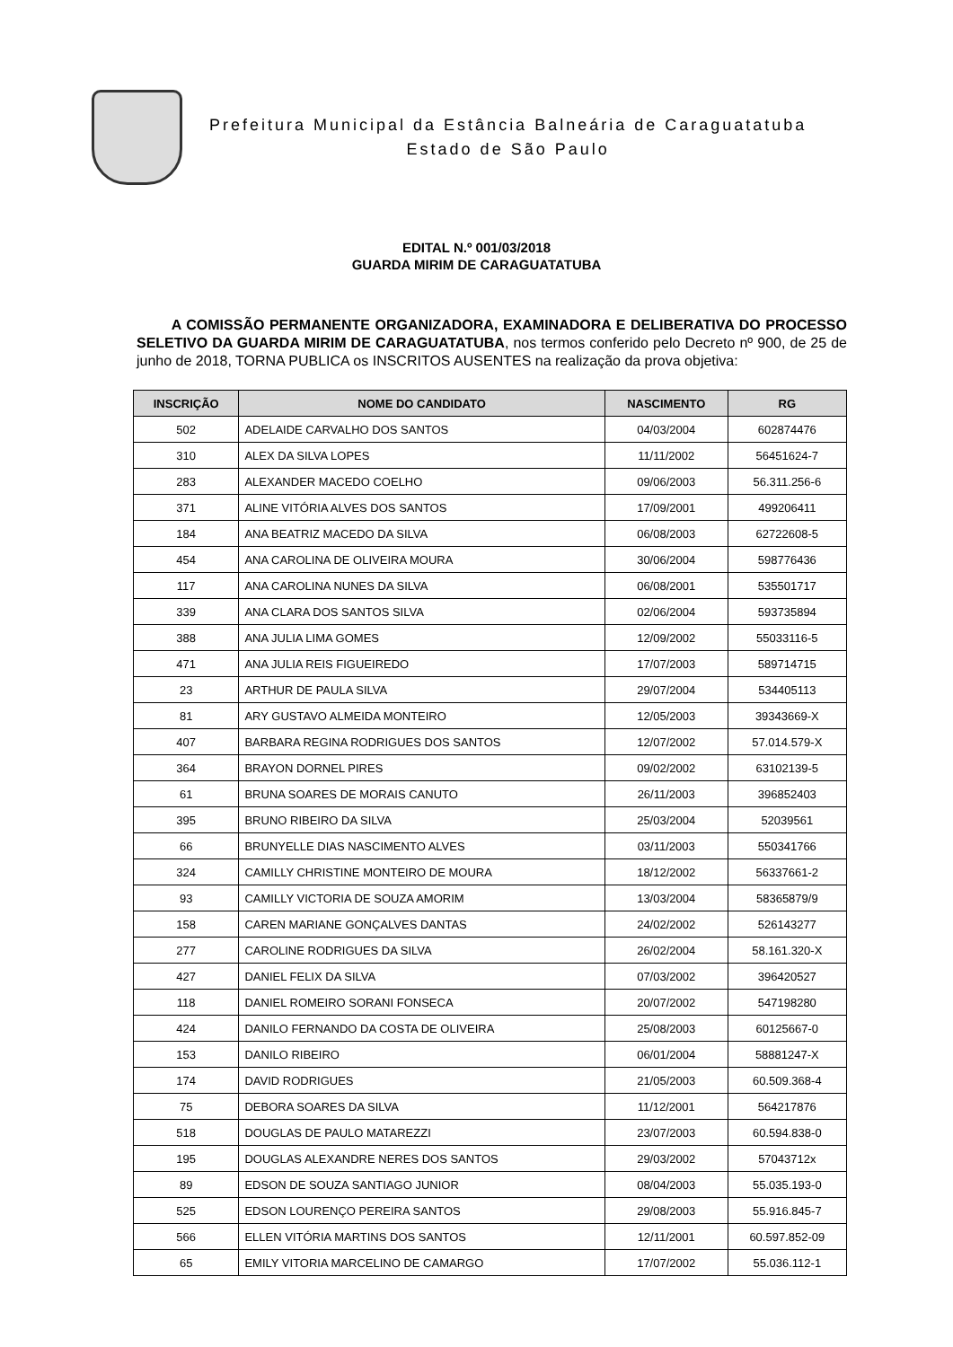Prefeitura Municipal da Estância Balneária de Caraguatatuba
Estado de São Paulo
EDITAL N.º 001/03/2018
GUARDA MIRIM DE CARAGUATATUBA
A COMISSÃO PERMANENTE ORGANIZADORA, EXAMINADORA E DELIBERATIVA DO PROCESSO SELETIVO DA GUARDA MIRIM DE CARAGUATATUBA, nos termos conferido pelo Decreto nº 900, de 25 de junho de 2018, TORNA PUBLICA os INSCRITOS AUSENTES na realização da prova objetiva:
| INSCRIÇÃO | NOME DO CANDIDATO | NASCIMENTO | RG |
| --- | --- | --- | --- |
| 502 | ADELAIDE CARVALHO DOS SANTOS | 04/03/2004 | 602874476 |
| 310 | ALEX DA SILVA LOPES | 11/11/2002 | 56451624-7 |
| 283 | ALEXANDER MACEDO COELHO | 09/06/2003 | 56.311.256-6 |
| 371 | ALINE VITÓRIA ALVES DOS SANTOS | 17/09/2001 | 499206411 |
| 184 | ANA BEATRIZ MACEDO DA SILVA | 06/08/2003 | 62722608-5 |
| 454 | ANA CAROLINA DE OLIVEIRA MOURA | 30/06/2004 | 598776436 |
| 117 | ANA CAROLINA NUNES DA SILVA | 06/08/2001 | 535501717 |
| 339 | ANA CLARA DOS SANTOS SILVA | 02/06/2004 | 593735894 |
| 388 | ANA JULIA LIMA GOMES | 12/09/2002 | 55033116-5 |
| 471 | ANA JULIA REIS FIGUEIREDO | 17/07/2003 | 589714715 |
| 23 | ARTHUR DE PAULA SILVA | 29/07/2004 | 534405113 |
| 81 | ARY GUSTAVO ALMEIDA MONTEIRO | 12/05/2003 | 39343669-X |
| 407 | BARBARA REGINA RODRIGUES DOS SANTOS | 12/07/2002 | 57.014.579-X |
| 364 | BRAYON DORNEL PIRES | 09/02/2002 | 63102139-5 |
| 61 | BRUNA SOARES DE MORAIS CANUTO | 26/11/2003 | 396852403 |
| 395 | BRUNO RIBEIRO DA SILVA | 25/03/2004 | 52039561 |
| 66 | BRUNYELLE DIAS NASCIMENTO ALVES | 03/11/2003 | 550341766 |
| 324 | CAMILLY CHRISTINE MONTEIRO DE MOURA | 18/12/2002 | 56337661-2 |
| 93 | CAMILLY VICTORIA DE SOUZA AMORIM | 13/03/2004 | 58365879/9 |
| 158 | CAREN MARIANE GONÇALVES DANTAS | 24/02/2002 | 526143277 |
| 277 | CAROLINE RODRIGUES DA SILVA | 26/02/2004 | 58.161.320-X |
| 427 | DANIEL FELIX DA SILVA | 07/03/2002 | 396420527 |
| 118 | DANIEL ROMEIRO SORANI FONSECA | 20/07/2002 | 547198280 |
| 424 | DANILO FERNANDO DA COSTA DE OLIVEIRA | 25/08/2003 | 60125667-0 |
| 153 | DANILO RIBEIRO | 06/01/2004 | 58881247-X |
| 174 | DAVID RODRIGUES | 21/05/2003 | 60.509.368-4 |
| 75 | DEBORA SOARES DA SILVA | 11/12/2001 | 564217876 |
| 518 | DOUGLAS DE PAULO MATAREZZI | 23/07/2003 | 60.594.838-0 |
| 195 | DOUGLAS ALEXANDRE NERES DOS SANTOS | 29/03/2002 | 57043712x |
| 89 | EDSON DE SOUZA SANTIAGO JUNIOR | 08/04/2003 | 55.035.193-0 |
| 525 | EDSON LOURENÇO PEREIRA SANTOS | 29/08/2003 | 55.916.845-7 |
| 566 | ELLEN VITÓRIA MARTINS DOS SANTOS | 12/11/2001 | 60.597.852-09 |
| 65 | EMILY VITORIA MARCELINO DE CAMARGO | 17/07/2002 | 55.036.112-1 |